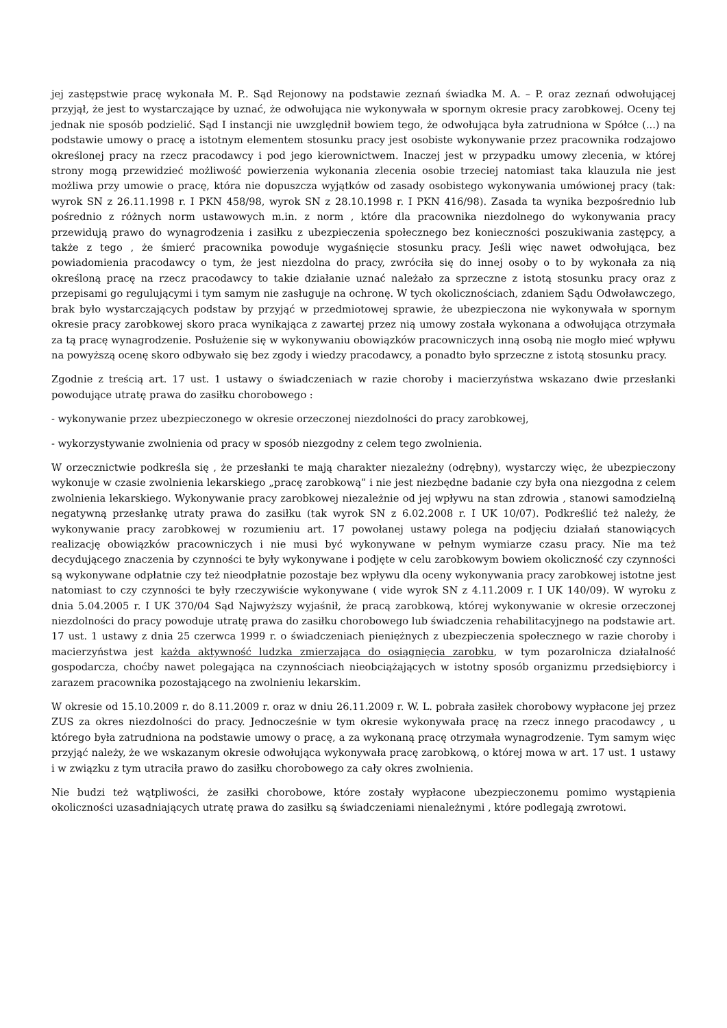jej zastępstwie pracę wykonała M. P.. Sąd Rejonowy na podstawie zeznań świadka M. A. – P. oraz zeznań odwołującej przyjął, że jest to wystarczające by uznać, że odwołująca nie wykonywała w spornym okresie pracy zarobkowej. Oceny tej jednak nie sposób podzielić. Sąd I instancji nie uwzględnił bowiem tego, że odwołująca była zatrudniona w Spółce (...) na podstawie umowy o pracę a istotnym elementem stosunku pracy jest osobiste wykonywanie przez pracownika rodzajowo określonej pracy na rzecz pracodawcy i pod jego kierownictwem. Inaczej jest w przypadku umowy zlecenia, w której strony mogą przewidzieć możliwość powierzenia wykonania zlecenia osobie trzeciej natomiast taka klauzula nie jest możliwa przy umowie o pracę, która nie dopuszcza wyjątków od zasady osobistego wykonywania umówionej pracy (tak: wyrok SN z 26.11.1998 r. I PKN 458/98, wyrok SN z 28.10.1998 r. I PKN 416/98). Zasada ta wynika bezpośrednio lub pośrednio z różnych norm ustawowych m.in. z norm , które dla pracownika niezdolnego do wykonywania pracy przewidują prawo do wynagrodzenia i zasiłku z ubezpieczenia społecznego bez konieczności poszukiwania zastępcy, a także z tego , że śmierć pracownika powoduje wygaśnięcie stosunku pracy. Jeśli więc nawet odwołująca, bez powiadomienia pracodawcy o tym, że jest niezdolna do pracy, zwróciła się do innej osoby o to by wykonała za nią określoną pracę na rzecz pracodawcy to takie działanie uznać należało za sprzeczne z istotą stosunku pracy oraz z przepisami go regulującymi i tym samym nie zasługuje na ochronę. W tych okolicznościach, zdaniem Sądu Odwoławczego, brak było wystarczających podstaw by przyjąć w przedmiotowej sprawie, że ubezpieczona nie wykonywała w spornym okresie pracy zarobkowej skoro praca wynikająca z zawartej przez nią umowy została wykonana a odwołująca otrzymała za tą pracę wynagrodzenie. Posłużenie się w wykonywaniu obowiązków pracowniczych inną osobą nie mogło mieć wpływu na powyższą ocenę skoro odbywało się bez zgody i wiedzy pracodawcy, a ponadto było sprzeczne z istotą stosunku pracy.
Zgodnie z treścią art. 17 ust. 1 ustawy o świadczeniach w razie choroby i macierzyństwa wskazano dwie przesłanki powodujące utratę prawa do zasiłku chorobowego :
- wykonywanie przez ubezpieczonego w okresie orzeczonej niezdolności do pracy zarobkowej,
- wykorzystywanie zwolnienia od pracy w sposób niezgodny z celem tego zwolnienia.
W orzecznictwie podkreśla się , że przesłanki te mają charakter niezależny (odrębny), wystarczy więc, że ubezpieczony wykonuje w czasie zwolnienia lekarskiego „pracę zarobkową” i nie jest niezbędne badanie czy była ona niezgodna z celem zwolnienia lekarskiego. Wykonywanie pracy zarobkowej niezależnie od jej wpływu na stan zdrowia , stanowi samodzielną negatywną przesłankę utraty prawa do zasiłku (tak wyrok SN z 6.02.2008 r. I UK 10/07). Podkreślić też należy, że wykonywanie pracy zarobkowej w rozumieniu art. 17 powołanej ustawy polega na podjęciu działań stanowiących realizację obowiązków pracowniczych i nie musi być wykonywane w pełnym wymiarze czasu pracy. Nie ma też decydującego znaczenia by czynności te były wykonywane i podjęte w celu zarobkowym bowiem okoliczność czy czynności są wykonywane odpłatnie czy też nieodpłatnie pozostaje bez wpływu dla oceny wykonywania pracy zarobkowej istotne jest natomiast to czy czynności te były rzeczywiście wykonywane ( vide wyrok SN z 4.11.2009 r. I UK 140/09). W wyroku z dnia 5.04.2005 r. I UK 370/04 Sąd Najwyższy wyjaśnił, że pracą zarobkową, której wykonywanie w okresie orzeczonej niezdolności do pracy powoduje utratę prawa do zasiłku chorobowego lub świadczenia rehabilitacyjnego na podstawie art. 17 ust. 1 ustawy z dnia 25 czerwca 1999 r. o świadczeniach pieniężnych z ubezpieczenia społecznego w razie choroby i macierzyństwa jest każda aktywność ludzka zmierzająca do osiągnięcia zarobku, w tym pozarolnicza działalność gospodarcza, choćby nawet polegająca na czynnościach nieobciążających w istotny sposób organizmu przedsiębiorcy i zarazem pracownika pozostającego na zwolnieniu lekarskim.
W okresie od 15.10.2009 r. do 8.11.2009 r. oraz w dniu 26.11.2009 r. W. L. pobrała zasiłek chorobowy wypłacone jej przez ZUS za okres niezdolności do pracy. Jednocześnie w tym okresie wykonywała pracę na rzecz innego pracodawcy , u którego była zatrudniona na podstawie umowy o pracę, a za wykonaną pracę otrzymała wynagrodzenie. Tym samym więc przyjąć należy, że we wskazanym okresie odwołująca wykonywała pracę zarobkową, o której mowa w art. 17 ust. 1 ustawy i w związku z tym utraciła prawo do zasiłku chorobowego za cały okres zwolnienia.
Nie budzi też wątpliwości, że zasiłki chorobowe, które zostały wypłacone ubezpieczonemu pomimo wystąpienia okoliczności uzasadniających utratę prawa do zasiłku są świadczeniami nienależnymi , które podlegają zwrotowi.